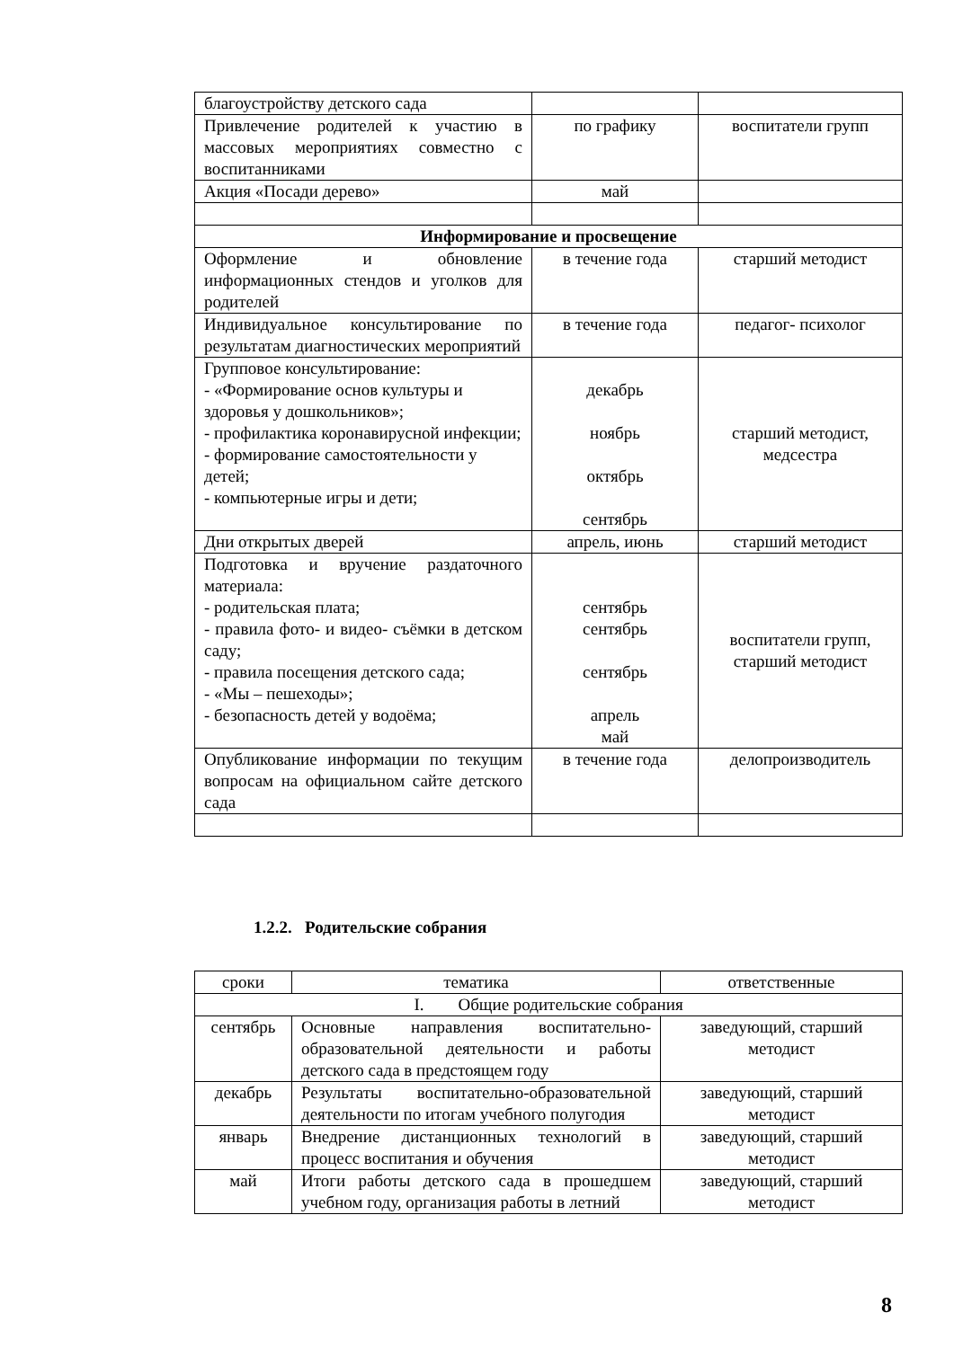| благоустройству детского сада | | |
| Привлечение родителей к участию в массовых мероприятиях совместно с воспитанниками | по графику | воспитатели групп |
| Акция «Посади дерево» | май | |
| Информирование и просвещение | | |
| Оформление и обновление информационных стендов и уголков для родителей | в течение года | старший методист |
| Индивидуальное консультирование по результатам диагностических мероприятий | в течение года | педагог- психолог |
| Групповое консультирование: - «Формирование основ культуры и здоровья у дошкольников»; - профилактика коронавирусной инфекции; - формирование самостоятельности у детей; - компьютерные игры и дети; | декабрь ноябрь октябрь сентябрь | старший методист, медсестра |
| Дни открытых дверей | апрель, июнь | старший методист |
| Подготовка и вручение раздаточного материала: - родительская плата; - правила фото- и видео- съёмки в детском саду; - правила посещения детского сада; - «Мы – пешеходы»; - безопасность детей у водоёма; | сентябрь сентябрь сентябрь апрель май | воспитатели групп, старший методист |
| Опубликование информации по текущим вопросам на официальном сайте детского сада | в течение года | делопроизводитель |
1.2.2. Родительские собрания
| сроки | тематика | ответственные |
| I. Общие родительские собрания | | |
| сентябрь | Основные направления воспитательно-образовательной деятельности и работы детского сада в предстоящем году | заведующий, старший методист |
| декабрь | Результаты воспитательно-образовательной деятельности по итогам учебного полугодия | заведующий, старший методист |
| январь | Внедрение дистанционных технологий в процесс воспитания и обучения | заведующий, старший методист |
| май | Итоги работы детского сада в прошедшем учебном году, организация работы в летний | заведующий, старший методист |
8